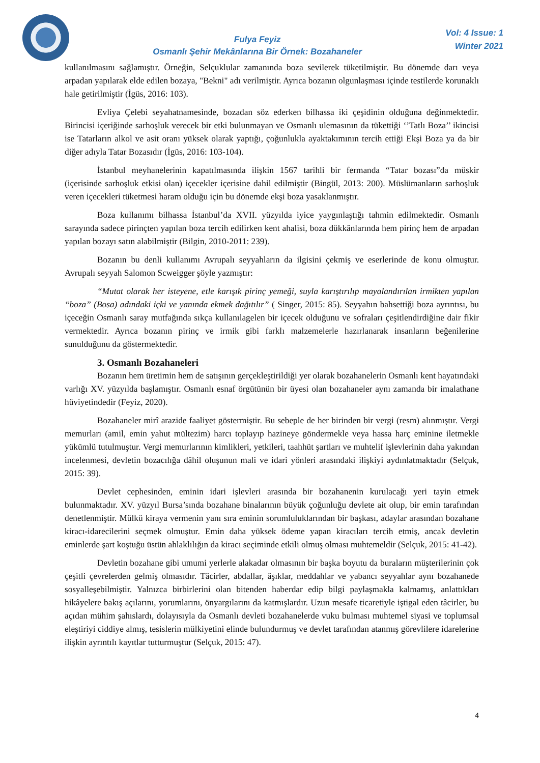Fulya Feyiz
Osmanlı Şehir Mekânlarına Bir Örnek: Bozahaneler
Vol: 4 Issue: 1
Winter 2021
kullanılmasını sağlamıştır. Örneğin, Selçuklular zamanında boza sevilerek tüketilmiştir. Bu dönemde darı veya arpadan yapılarak elde edilen bozaya, "Bekni" adı verilmiştir. Ayrıca bozanın olgunlaşması içinde testilerde korunaklı hale getirilmiştir (İgüs, 2016: 103).
Evliya Çelebi seyahatnamesinde, bozadan söz ederken bilhassa iki çeşidinin olduğuna değinmektedir. Birincisi içeriğinde sarhoşluk verecek bir etki bulunmayan ve Osmanlı ulemasının da tükettiği ‘’Tatlı Boza’’ ikincisi ise Tatarların alkol ve asit oranı yüksek olarak yaptığı, çoğunlukla ayaktakımının tercih ettiği Ekşi Boza ya da bir diğer adıyla Tatar Bozasıdır (İgüs, 2016: 103-104).
İstanbul meyhanelerinin kapatılmasında ilişkin 1567 tarihli bir fermanda “Tatar bozası”da müskir (içerisinde sarhoşluk etkisi olan) içecekler içerisine dahil edilmiştir (Bingül, 2013: 200). Müslümanların sarhoşluk veren içecekleri tüketmesi haram olduğu için bu dönemde ekşi boza yasaklanmıştır.
Boza kullanımı bilhassa İstanbul’da XVII. yüzyılda iyice yaygınlaştığı tahmin edilmektedir. Osmanlı sarayında sadece pirinçten yapılan boza tercih edilirken kent ahalisi, boza dükkânlarında hem pirinç hem de arpadan yapılan bozayı satın alabilmiştir (Bilgin, 2010-2011: 239).
Bozanın bu denli kullanımı Avrupalı seyyahların da ilgisini çekmiş ve eserlerinde de konu olmuştur. Avrupalı seyyah Salomon Scweigger şöyle yazmıştır:
“Mutat olarak her isteyene, etle karışık pirinç yemeği, suyla karıştırılıp mayalandırılan irmikten yapılan “boza” (Bosa) adındaki içki ve yanında ekmek dağıtılır” ( Singer, 2015: 85). Seyyahın bahsettiği boza ayrıntısı, bu içeceğin Osmanlı saray mutfağında sıkça kullanılagelen bir içecek olduğunu ve sofraları çeşitlendirdiğine dair fikir vermektedir. Ayrıca bozanın pirinç ve irmik gibi farklı malzemelerle hazırlanarak insanların beğenilerine sunulduğunu da göstermektedir.
3. Osmanlı Bozahaneleri
Bozanın hem üretimin hem de satışının gerçekleştirildiği yer olarak bozahanelerin Osmanlı kent hayatındaki varlığı XV. yüzyılda başlamıştır. Osmanlı esnaf örgütünün bir üyesi olan bozahaneler aynı zamanda bir imalathane hüviyetindedir (Feyiz, 2020).
Bozahaneler mirî arazide faaliyet göstermiştir. Bu sebeple de her birinden bir vergi (resm) alınmıştır. Vergi memurları (amil, emin yahut mültezim) harcı toplayıp hazineye göndermekle veya hassa harç eminine iletmekle yükümlü tutulmuştur. Vergi memurlarının kimlikleri, yetkileri, taahhüt şartları ve muhtelif işlevlerinin daha yakından incelenmesi, devletin bozacılığa dâhil oluşunun mali ve idari yönleri arasındaki ilişkiyi aydınlatmaktadır (Selçuk, 2015: 39).
Devlet cephesinden, eminin idari işlevleri arasında bir bozahanenin kurulacağı yeri tayin etmek bulunmaktadır. XV. yüzyıl Bursa’sında bozahane binalarının büyük çoğunluğu devlete ait olup, bir emin tarafından denetlenmiştir. Mülkü kiraya vermenin yanı sıra eminin sorumluluklarından bir başkası, adaylar arasından bozahane kiracı-idarecilerini seçmek olmuştur. Emin daha yüksek ödeme yapan kiracıları tercih etmiş, ancak devletin eminlerde şart koştuğu üstün ahlaklılığın da kiracı seçiminde etkili olmuş olması muhtemeldir (Selçuk, 2015: 41-42).
Devletin bozahane gibi umumi yerlerle alakadar olmasının bir başka boyutu da buraların müşterilerinin çok çeşitli çevrelerden gelmiş olmasıdır. Tâcirler, abdallar, âşıklar, meddahlar ve yabancı seyyahlar aynı bozahanede sosyalleşebilmiştir. Yalnızca birbirlerini olan bitenden haberdar edip bilgi paylaşmakla kalmamış, anlattıkları hikâyelere bakış açılarını, yorumlarını, önyargılarını da katmışlardır. Uzun mesafe ticaretiyle iştigal eden tâcirler, bu açıdan mühim şahıslardı, dolayısıyla da Osmanlı devleti bozahanelerde vuku bulması muhtemel siyasi ve toplumsal eleştiriyi ciddiye almış, tesislerin mülkiyetini elinde bulundurmuş ve devlet tarafından atanmış görevlilere idarelerine ilişkin ayrıntılı kayıtlar tutturmuştur (Selçuk, 2015: 47).
4